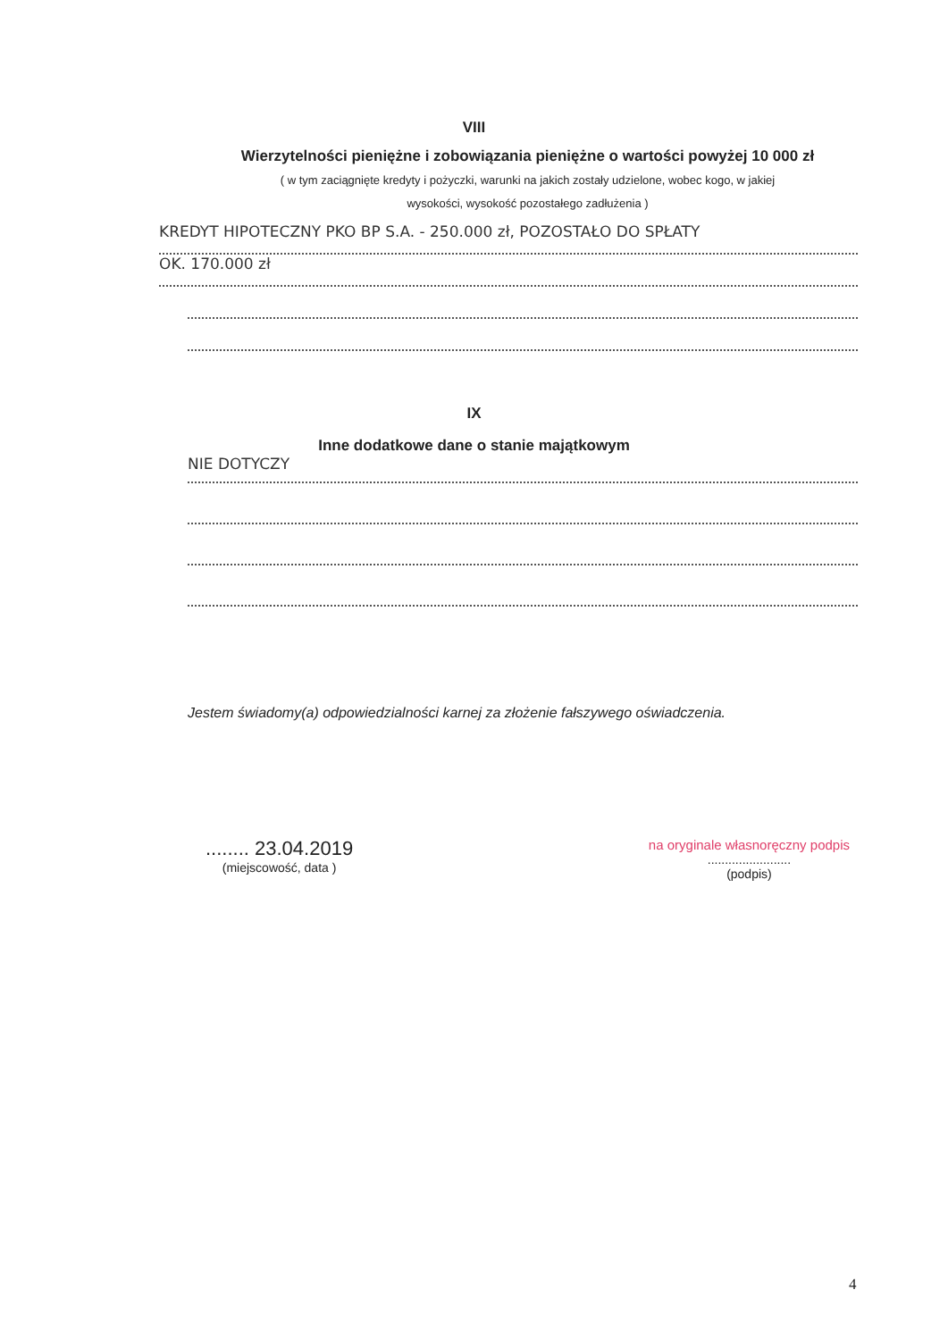VIII
Wierzytelności pieniężne i zobowiązania pieniężne o wartości powyżej 10 000 zł
( w tym zaciągnięte kredyty i pożyczki, warunki na jakich zostały udzielone, wobec kogo, w jakiej
wysokości, wysokość pozostałego zadłużenia )
KREDYT HIPOTECZNY PKO BP S.A. - 250.000 zł, POZOSTAŁO DO SPŁATY
OK. 170.000 zł
IX
Inne dodatkowe dane o stanie majątkowym
NIE DOTYCZY
Jestem świadomy(a) odpowiedzialności karnej za złożenie fałszywego oświadczenia.
........ 23.04.2019
(miejscowość, data )
na oryginale własnoręczny podpis
........................
(podpis)
4